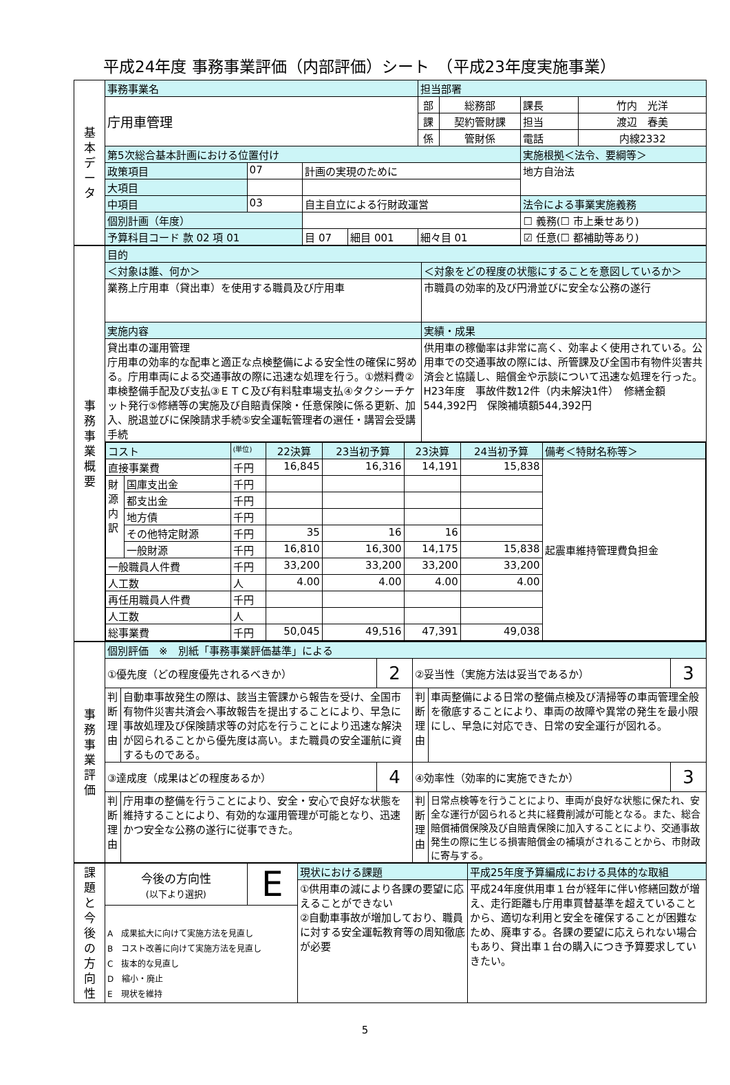平成24年度 事務事業評価（内部評価）シート　（平成23年度実施事業）
| 基 本 デ ー タ | 事務事業名 | | | | | 担当部署 | | | |
| | 庁用車管理 | | | | | 部 | 総務部 | 課長 | 竹内 光洋 |
| | | | | | | 課 | 契約管財課 | 担当 | 渡辺 春美 |
| | | | | | | 係 | 管財係 | 電話 | 内線2332 |
| | 第5次総合基本計画における位置付け | | | | | | | 実施根拠＜法令、要綱等＞ | |
| | 政策項目 | 07 | 計画の実現のために | | | | | 地方自治法 | |
| | 大項目 | | | | | | | | |
| | 中項目 | 03 | 自主自立による行財政運営 | | | | | 法令による事業実施義務 | |
| | 個別計画（年度） | | | | | | | ☐ 義務(☐ 市上乗せあり) | |
| | 予算科目コード 款 02 項 01 | | 目 07 | 細目 001 | 細々目 01 | | | ☑ 任意(☐ 都補助等あり) | |
| 事 務 事 業 概 要 | 目的 | |
| | ＜対象は誰、何か＞ | ＜対象をどの程度の状態にすることを意図しているか＞ |
| | 業務上庁用車（貸出車）を使用する職員及び庁用車 | 市職員の効率的及び円滑並びに安全な公務の遂行 |
| | 実施内容 | 実績・成果 |
| | 貸出車の運用管理 庁用車の効率的な配車と適正な点検整備による安全性の確保に努める。庁用車両による交通事故の際に迅速な処理を行う。①燃料費②車検整備手配及び支払③ＥＴＣ及び有料駐車場支払④タクシーチケット発行⑤修繕等の実施及び自賠責保険・任意保険に係る更新、加入、脱退並びに保険請求手続⑤安全運転管理者の選任・講習会受講手続 | 供用車の稼働率は非常に高く、効率よく使用されている。公用車での交通事故の際には、所管課及び全国市有物件災害共済会と協議し、賠償金や示談について迅速な処理を行った。 H23年度 事故件数12件（内未解決1件） 修繕金額544,392円 保険補填額544,392円 |
| | / コスト / / (単位) / 22決算 / 23当初予算 / 23決算 / 24当初予算 / 備考＜特財名称等＞ / / 直接事業費 / / 千円 / 16,845 / 16,316 / 14,191 / 15,838 / 起震車維持管理費負担金 / / 財源内訳 / 国庫支出金 / 千円 / / / / / / / / 都支出金 / 千円 / / / / / / / / 地方債 / 千円 / / / / / / / / その他特定財源 / 千円 / 35 / 16 / 16 / / / / / 一般財源 / 千円 / 16,810 / 16,300 / 14,175 / 15,838 / / / 一般職員人件費 / / 千円 / 33,200 / 33,200 / 33,200 / 33,200 / / / 人工数 / / 人 / 4.00 / 4.00 / 4.00 / 4.00 / / / 再任用職員人件費 / / 千円 / / / / / / / 人工数 / / 人 / / / / / / / 総事業費 / / 千円 / 50,045 / 49,516 / 47,391 / 49,038 / / | |
| 事 務 事 業 評 価 | 個別評価 ※ 別紙「事務事業評価基準」による | | | | | |
| | ①優先度（どの程度優先されるべきか） | | 2 | ②妥当性（実施方法は妥当であるか） | | 3 |
| | 判断理由 | 自動車事故発生の際は、該当主管課から報告を受け、全国市有物件災害共済会へ事故報告を提出することにより、早急に事故処理及び保険請求等の対応を行うことにより迅速な解決が図られることから優先度は高い。また職員の安全運航に資するものである。 | | 判断理由 | 車両整備による日常の整備点検及び清掃等の車両管理全般を徹底することにより、車両の故障や異常の発生を最小限にし、早急に対応でき、日常の安全運行が図れる。 | |
| | ③達成度（成果はどの程度あるか） | | 4 | ④効率性（効率的に実施できたか） | | 3 |
| | 判断理由 | 庁用車の整備を行うことにより、安全・安心で良好な状態を維持することにより、有効的な運用管理が可能となり、迅速かつ安全な公務の遂行に従事できた。 | | 判断理由 | 日常点検等を行うことにより、車両が良好な状態に保たれ、安全な運行が図られると共に経費削減が可能となる。また、総合賠償補償保険及び自賠責保険に加入することにより、交通事故発生の際に生じる損害賠償金の補填がされることから、市財政に寄与する。 | |
| 課 題 と 今 後 の 方 向 性 | 今後の方向性 (以下より選択) | E | 現状における課題 | 平成25年度予算編成における具体的な取組 |
| | | | ①供用車の減により各課の要望に応えることができない ②自動車事故が増加しており、職員に対する安全運転教育等の周知徹底が必要 | 平成24年度供用車１台が経年に伴い修繕回数が増え、走行距離も庁用車買替基準を超えていることから、適切な利用と安全を確保することが困難なため、廃車する。各課の要望に応えられない場合もあり、貸出車１台の購入につき予算要求していきたい。 |
| | A 成果拡大に向けて実施方法を見直し B コスト改善に向けて実施方法を見直し C 抜本的な見直し D 縮小・廃止 E 現状を維持 | | | |
5